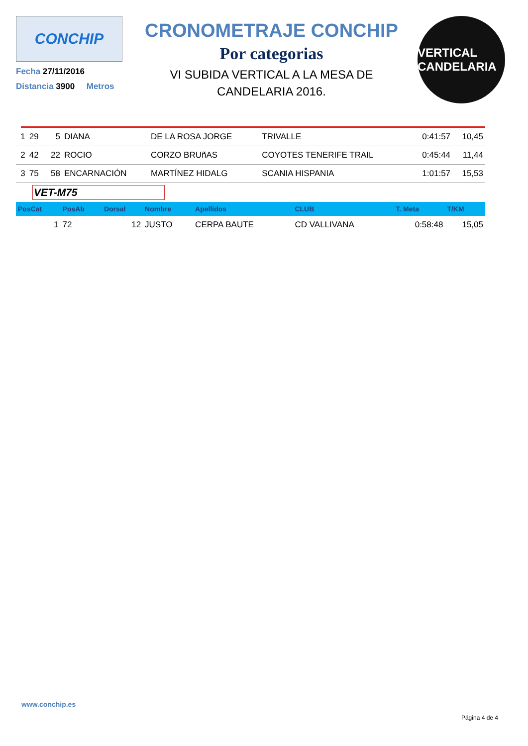CONCHIP
Fecha 27/11/2016
Distancia 3900 Metros
CRONOMETRAJE CONCHIP
Por categorias
VI SUBIDA VERTICAL A LA MESA DE
CANDELARIA 2016.
VERTICAL CANDELARIA
| 1 | 29 | 5 | DIANA | DE LA ROSA JORGE | TRIVALLE | 0:41:57 | 10,45 |
| 2 | 42 | 22 | ROCIO | CORZO BRUñAS | COYOTES TENERIFE TRAIL | 0:45:44 | 11,44 |
| 3 | 75 | 58 | ENCARNACIÓN | MARTÍNEZ HIDALG | SCANIA HISPANIA | 1:01:57 | 15,53 |
VET-M75
| PosCat | PosAb | Dorsal | Nombre | Apellidos | CLUB | T. Meta | T/KM |
| --- | --- | --- | --- | --- | --- | --- | --- |
| 1 | 72 | 12 | JUSTO | CERPA BAUTE | CD VALLIVANA | 0:58:48 | 15,05 |
www.conchip.es
Página 4 de 4